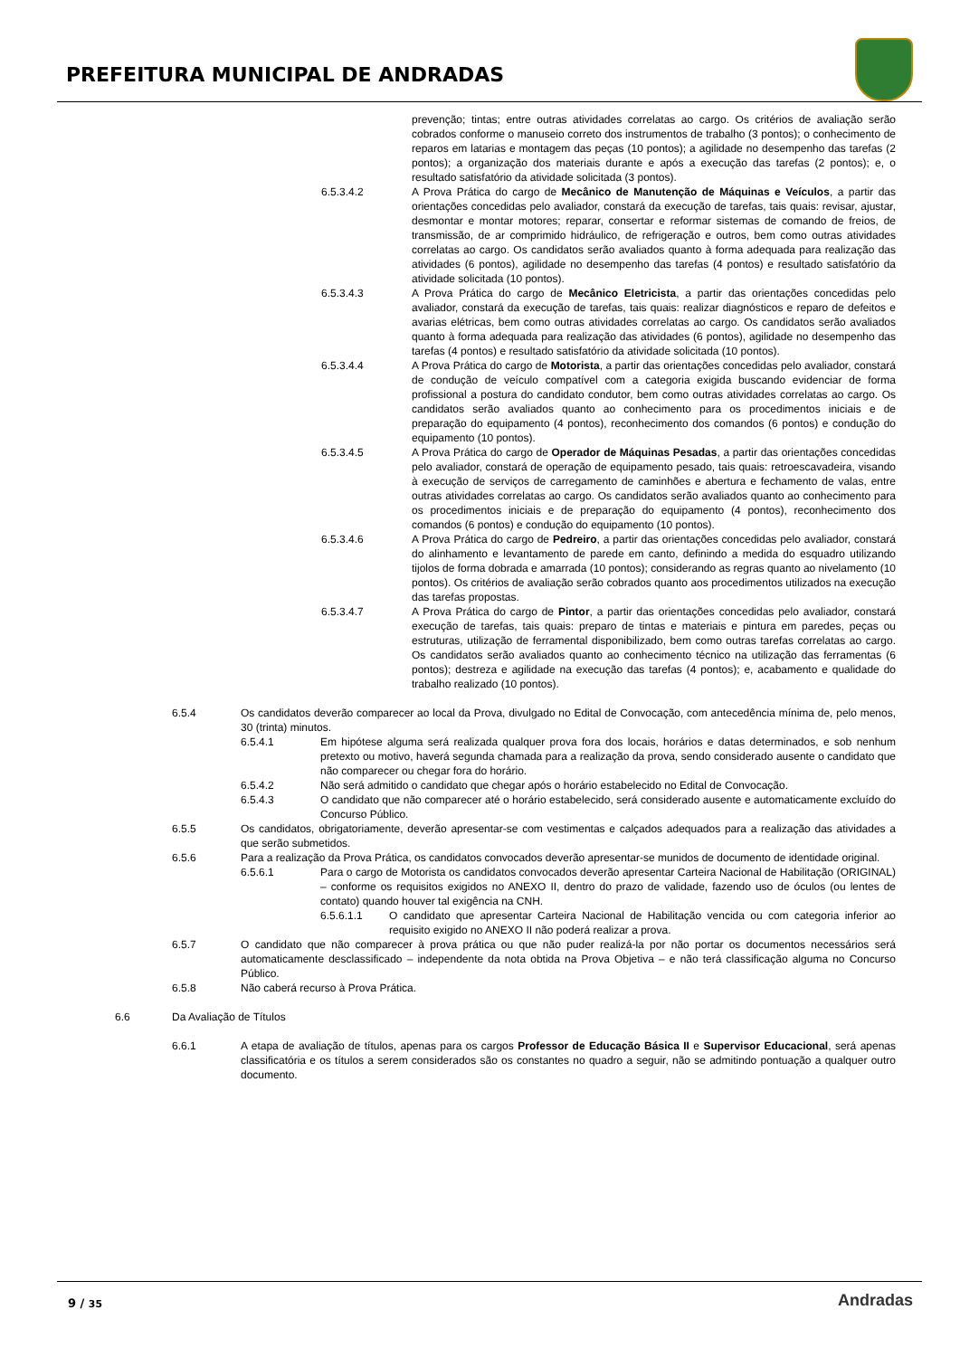PREFEITURA MUNICIPAL DE ANDRADAS
prevenção; tintas; entre outras atividades correlatas ao cargo. Os critérios de avaliação serão cobrados conforme o manuseio correto dos instrumentos de trabalho (3 pontos); o conhecimento de reparos em latarias e montagem das peças (10 pontos); a agilidade no desempenho das tarefas (2 pontos); a organização dos materiais durante e após a execução das tarefas (2 pontos); e, o resultado satisfatório da atividade solicitada (3 pontos).
6.5.3.4.2 A Prova Prática do cargo de Mecânico de Manutenção de Máquinas e Veículos, a partir das orientações concedidas pelo avaliador, constará da execução de tarefas, tais quais: revisar, ajustar, desmontar e montar motores; reparar, consertar e reformar sistemas de comando de freios, de transmissão, de ar comprimido hidráulico, de refrigeração e outros, bem como outras atividades correlatas ao cargo. Os candidatos serão avaliados quanto à forma adequada para realização das atividades (6 pontos), agilidade no desempenho das tarefas (4 pontos) e resultado satisfatório da atividade solicitada (10 pontos).
6.5.3.4.3 A Prova Prática do cargo de Mecânico Eletricista, a partir das orientações concedidas pelo avaliador, constará da execução de tarefas, tais quais: realizar diagnósticos e reparo de defeitos e avarias elétricas, bem como outras atividades correlatas ao cargo. Os candidatos serão avaliados quanto à forma adequada para realização das atividades (6 pontos), agilidade no desempenho das tarefas (4 pontos) e resultado satisfatório da atividade solicitada (10 pontos).
6.5.3.4.4 A Prova Prática do cargo de Motorista, a partir das orientações concedidas pelo avaliador, constará de condução de veículo compatível com a categoria exigida buscando evidenciar de forma profissional a postura do candidato condutor, bem como outras atividades correlatas ao cargo. Os candidatos serão avaliados quanto ao conhecimento para os procedimentos iniciais e de preparação do equipamento (4 pontos), reconhecimento dos comandos (6 pontos) e condução do equipamento (10 pontos).
6.5.3.4.5 A Prova Prática do cargo de Operador de Máquinas Pesadas, a partir das orientações concedidas pelo avaliador, constará de operação de equipamento pesado, tais quais: retroescavadeira, visando à execução de serviços de carregamento de caminhões e abertura e fechamento de valas, entre outras atividades correlatas ao cargo. Os candidatos serão avaliados quanto ao conhecimento para os procedimentos iniciais e de preparação do equipamento (4 pontos), reconhecimento dos comandos (6 pontos) e condução do equipamento (10 pontos).
6.5.3.4.6 A Prova Prática do cargo de Pedreiro, a partir das orientações concedidas pelo avaliador, constará do alinhamento e levantamento de parede em canto, definindo a medida do esquadro utilizando tijolos de forma dobrada e amarrada (10 pontos); considerando as regras quanto ao nivelamento (10 pontos). Os critérios de avaliação serão cobrados quanto aos procedimentos utilizados na execução das tarefas propostas.
6.5.3.4.7 A Prova Prática do cargo de Pintor, a partir das orientações concedidas pelo avaliador, constará execução de tarefas, tais quais: preparo de tintas e materiais e pintura em paredes, peças ou estruturas, utilização de ferramental disponibilizado, bem como outras tarefas correlatas ao cargo. Os candidatos serão avaliados quanto ao conhecimento técnico na utilização das ferramentas (6 pontos); destreza e agilidade na execução das tarefas (4 pontos); e, acabamento e qualidade do trabalho realizado (10 pontos).
6.5.4 Os candidatos deverão comparecer ao local da Prova, divulgado no Edital de Convocação, com antecedência mínima de, pelo menos, 30 (trinta) minutos.
6.5.4.1 Em hipótese alguma será realizada qualquer prova fora dos locais, horários e datas determinados, e sob nenhum pretexto ou motivo, haverá segunda chamada para a realização da prova, sendo considerado ausente o candidato que não comparecer ou chegar fora do horário.
6.5.4.2 Não será admitido o candidato que chegar após o horário estabelecido no Edital de Convocação.
6.5.4.3 O candidato que não comparecer até o horário estabelecido, será considerado ausente e automaticamente excluído do Concurso Público.
6.5.5 Os candidatos, obrigatoriamente, deverão apresentar-se com vestimentas e calçados adequados para a realização das atividades a que serão submetidos.
6.5.6 Para a realização da Prova Prática, os candidatos convocados deverão apresentar-se munidos de documento de identidade original.
6.5.6.1 Para o cargo de Motorista os candidatos convocados deverão apresentar Carteira Nacional de Habilitação (ORIGINAL) – conforme os requisitos exigidos no ANEXO II, dentro do prazo de validade, fazendo uso de óculos (ou lentes de contato) quando houver tal exigência na CNH.
6.5.6.1.1 O candidato que apresentar Carteira Nacional de Habilitação vencida ou com categoria inferior ao requisito exigido no ANEXO II não poderá realizar a prova.
6.5.7 O candidato que não comparecer à prova prática ou que não puder realizá-la por não portar os documentos necessários será automaticamente desclassificado – independente da nota obtida na Prova Objetiva – e não terá classificação alguma no Concurso Público.
6.5.8 Não caberá recurso à Prova Prática.
6.6 Da Avaliação de Títulos
6.6.1 A etapa de avaliação de títulos, apenas para os cargos Professor de Educação Básica II e Supervisor Educacional, será apenas classificatória e os títulos a serem considerados são os constantes no quadro a seguir, não se admitindo pontuação a qualquer outro documento.
9 / 35 Andradas